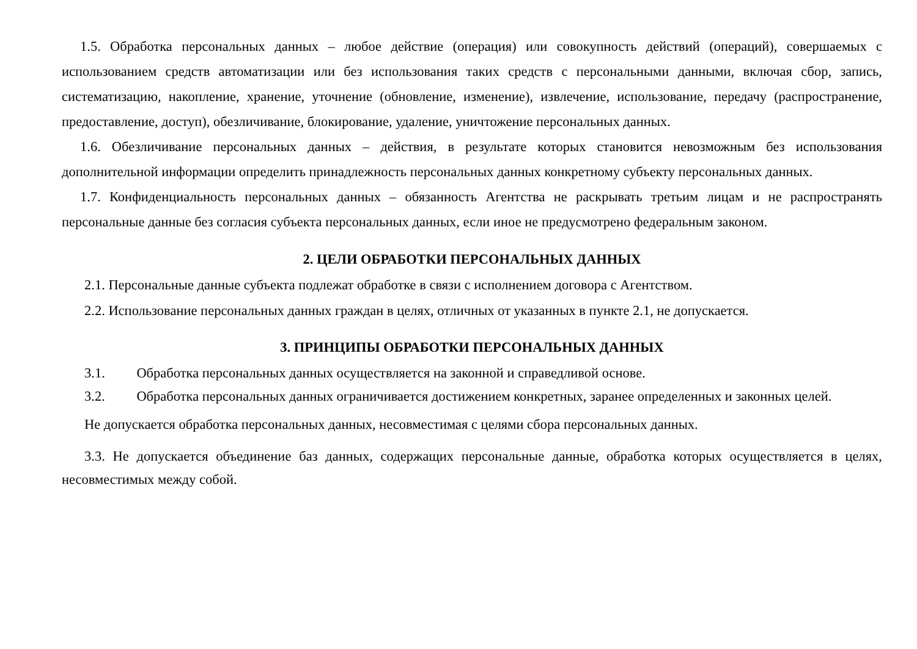1.5. Обработка персональных данных – любое действие (операция) или совокупность действий (операций), совершаемых с использованием средств автоматизации или без использования таких средств с персональными данными, включая сбор, запись, систематизацию, накопление, хранение, уточнение (обновление, изменение), извлечение, использование, передачу (распространение, предоставление, доступ), обезличивание, блокирование, удаление, уничтожение персональных данных.
1.6. Обезличивание персональных данных – действия, в результате которых становится невозможным без использования дополнительной информации определить принадлежность персональных данных конкретному субъекту персональных данных.
1.7. Конфиденциальность персональных данных – обязанность Агентства не раскрывать третьим лицам и не распространять персональные данные без согласия субъекта персональных данных, если иное не предусмотрено федеральным законом.
2. ЦЕЛИ ОБРАБОТКИ ПЕРСОНАЛЬНЫХ ДАННЫХ
2.1. Персональные данные субъекта подлежат обработке в связи с исполнением договора с Агентством.
2.2. Использование персональных данных граждан в целях, отличных от указанных в пункте 2.1, не допускается.
3. ПРИНЦИПЫ ОБРАБОТКИ ПЕРСОНАЛЬНЫХ ДАННЫХ
3.1. Обработка персональных данных осуществляется на законной и справедливой основе.
3.2. Обработка персональных данных ограничивается достижением конкретных, заранее определенных и законных целей.
Не допускается обработка персональных данных, несовместимая с целями сбора персональных данных.
3.3. Не допускается объединение баз данных, содержащих персональные данные, обработка которых осуществляется в целях, несовместимых между собой.